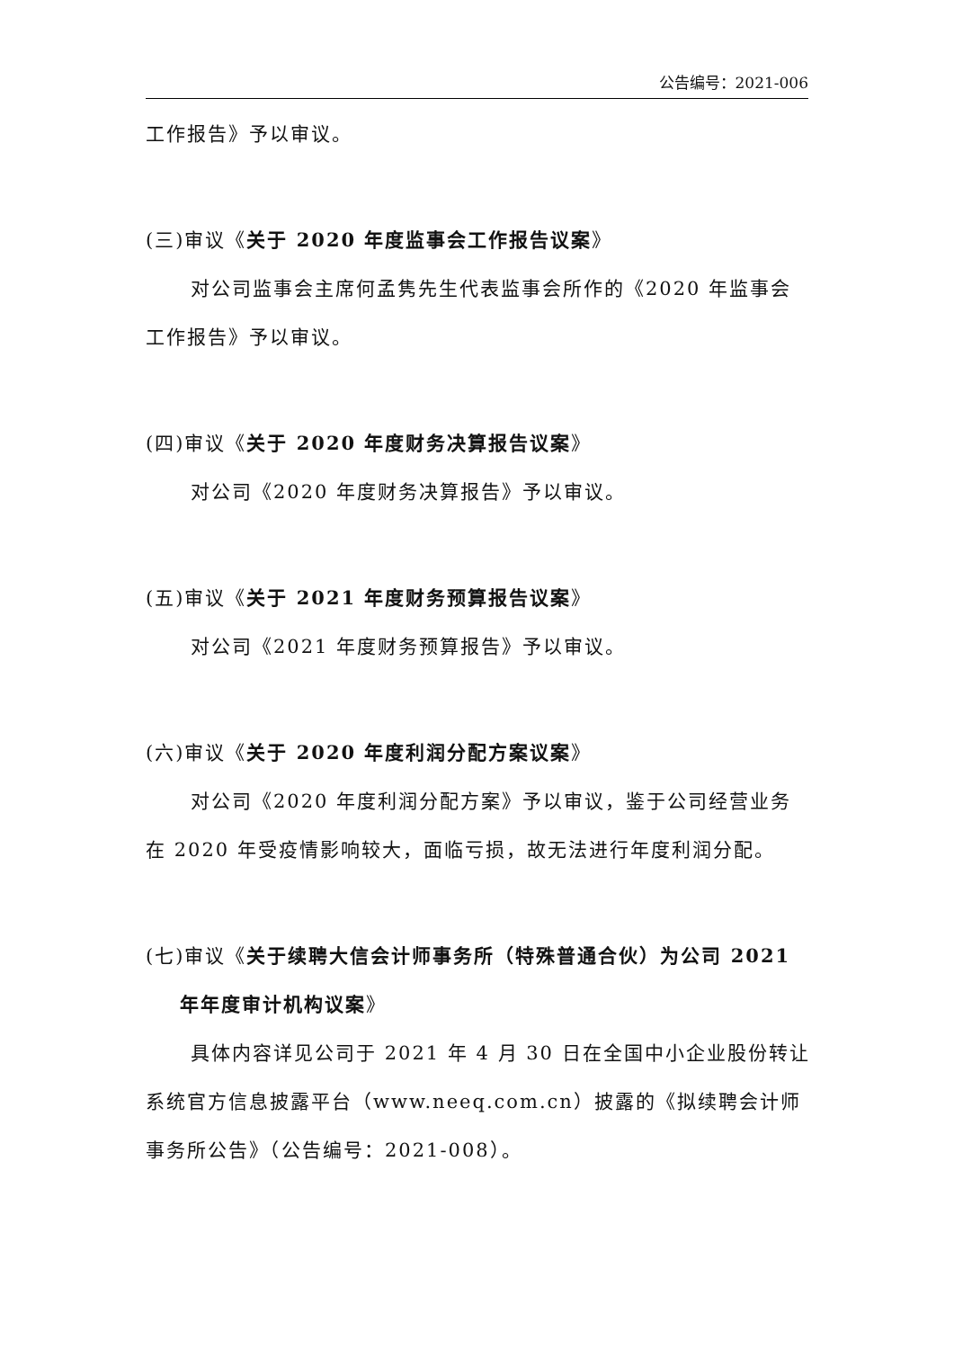公告编号：2021-006
工作报告》予以审议。
(三)审议《关于 2020 年度监事会工作报告议案》
对公司监事会主席何孟隽先生代表监事会所作的《2020 年监事会工作报告》予以审议。
(四)审议《关于 2020 年度财务决算报告议案》
对公司《2020 年度财务决算报告》予以审议。
(五)审议《关于 2021 年度财务预算报告议案》
对公司《2021 年度财务预算报告》予以审议。
(六)审议《关于 2020 年度利润分配方案议案》
对公司《2020 年度利润分配方案》予以审议，鉴于公司经营业务在 2020 年受疫情影响较大，面临亏损，故无法进行年度利润分配。
(七)审议《关于续聘大信会计师事务所（特殊普通合伙）为公司 2021
年年度审计机构议案》
具体内容详见公司于 2021 年 4 月 30 日在全国中小企业股份转让系统官方信息披露平台（www.neeq.com.cn）披露的《拟续聘会计师事务所公告》（公告编号：2021-008）。